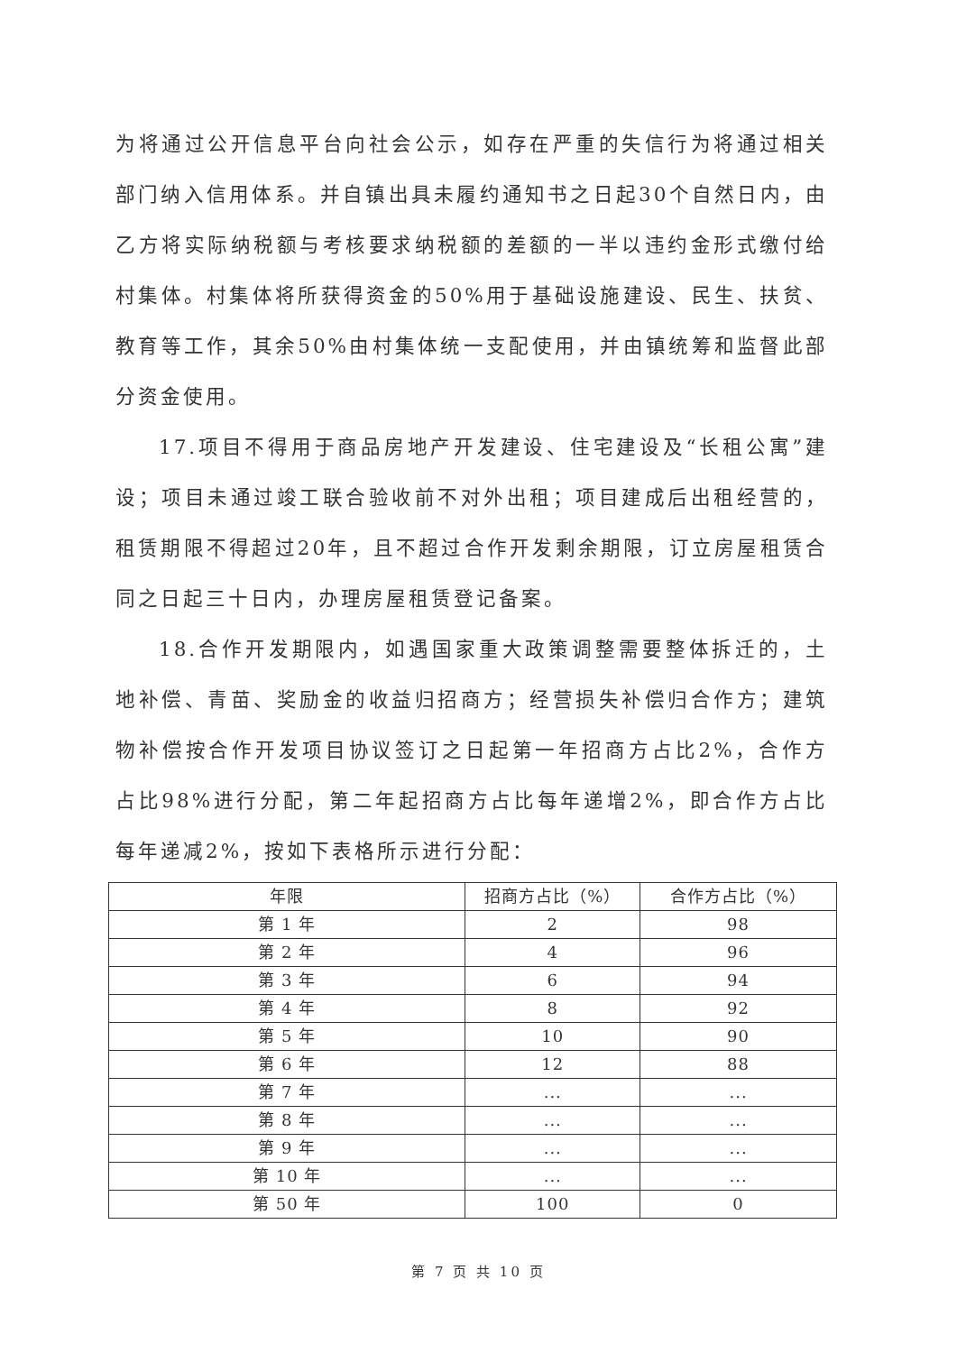为将通过公开信息平台向社会公示，如存在严重的失信行为将通过相关部门纳入信用体系。并自镇出具未履约通知书之日起30个自然日内，由乙方将实际纳税额与考核要求纳税额的差额的一半以违约金形式缴付给村集体。村集体将所获得资金的50%用于基础设施建设、民生、扶贫、教育等工作，其余50%由村集体统一支配使用，并由镇统筹和监督此部分资金使用。
17.项目不得用于商品房地产开发建设、住宅建设及“长租公寓”建设；项目未通过竣工联合验收前不对外出租；项目建成后出租经营的，租赁期限不得超过20年，且不超过合作开发剩余期限，订立房屋租赁合同之日起三十日内，办理房屋租赁登记备案。
18.合作开发期限内，如遇国家重大政策调整需要整体拆迁的，土地补偿、青苗、奖励金的收益归招商方；经营损失补偿归合作方；建筑物补偿按合作开发项目协议签订之日起第一年招商方占比2%，合作方占比98%进行分配，第二年起招商方占比每年递增2%，即合作方占比每年递减2%，按如下表格所示进行分配：
| 年限 | 招商方占比（%） | 合作方占比（%） |
| --- | --- | --- |
| 第 1 年 | 2 | 98 |
| 第 2 年 | 4 | 96 |
| 第 3 年 | 6 | 94 |
| 第 4 年 | 8 | 92 |
| 第 5 年 | 10 | 90 |
| 第 6 年 | 12 | 88 |
| 第 7 年 | ... | ... |
| 第 8 年 | ... | ... |
| 第 9 年 | ... | ... |
| 第 10 年 | ... | ... |
| 第 50 年 | 100 | 0 |
第 7 页 共 10 页